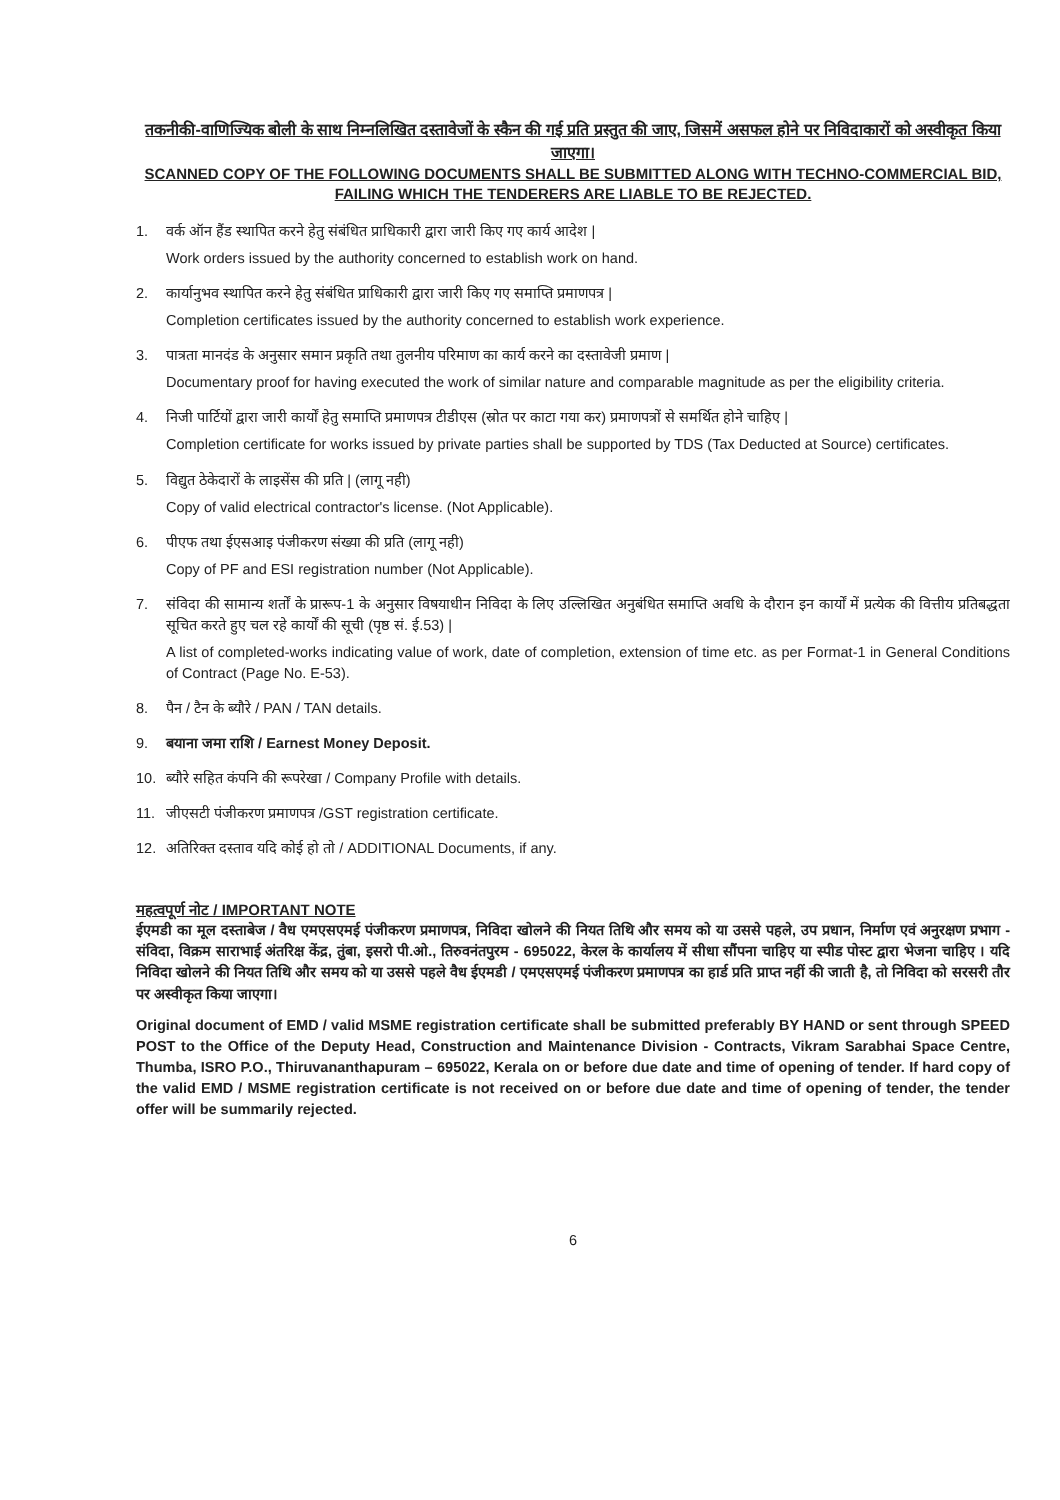तकनीकी-वाणिज्यिक बोली के साथ निम्नलिखित दस्तावेजों के स्कैन की गई प्रति प्रस्तुत की जाए, जिसमें असफल होने पर निविदाकारों को अस्वीकृत किया जाएगा।
SCANNED COPY OF THE FOLLOWING DOCUMENTS SHALL BE SUBMITTED ALONG WITH TECHNO-COMMERCIAL BID, FAILING WHICH THE TENDERERS ARE LIABLE TO BE REJECTED.
1. वर्क ऑन हैंड स्थापित करने हेतु संबंधित प्राधिकारी द्वारा जारी किए गए कार्य आदेश |
Work orders issued by the authority concerned to establish work on hand.
2. कार्यानुभव स्थापित करने हेतु संबंधित प्राधिकारी द्वारा जारी किए गए समाप्ति प्रमाणपत्र |
Completion certificates issued by the authority concerned to establish work experience.
3. पात्रता मानदंड के अनुसार समान प्रकृति तथा तुलनीय परिमाण का कार्य करने का दस्तावेजी प्रमाण |
Documentary proof for having executed the work of similar nature and comparable magnitude as per the eligibility criteria.
4. निजी पार्टियों द्वारा जारी कार्यों हेतु समाप्ति प्रमाणपत्र टीडीएस (स्रोत पर काटा गया कर) प्रमाणपत्रों से समर्थित होने चाहिए |
Completion certificate for works issued by private parties shall be supported by TDS (Tax Deducted at Source) certificates.
5. विद्युत ठेकेदारों के लाइसेंस की प्रति | (लागू नही)
Copy of valid electrical contractor's license. (Not Applicable).
6. पीएफ तथा ईएसआइ पंजीकरण संख्या की प्रति (लागू नही)
Copy of PF and ESI registration number (Not Applicable).
7. संविदा की सामान्य शर्तों के प्रारूप-1 के अनुसार विषयाधीन निविदा के लिए उल्लिखित अनुबंधित समाप्ति अवधि के दौरान इन कार्यों में प्रत्येक की वित्तीय प्रतिबद्धता सूचित करते हुए चल रहे कार्यों की सूची (पृष्ठ सं. ई.53) |
A list of completed-works indicating value of work, date of completion, extension of time etc. as per Format-1 in General Conditions of Contract (Page No. E-53).
8. पैन / टैन के ब्यौरे / PAN / TAN details.
9. बयाना जमा राशि / Earnest Money Deposit.
10. ब्यौरे सहित कंपनि की रूपरेखा / Company Profile with details.
11. जीएसटी पंजीकरण प्रमाणपत्र /GST registration certificate.
12. अतिरिक्त दस्ताव यदि कोई हो तो / ADDITIONAL Documents, if any.
महत्वपूर्ण नोट / IMPORTANT NOTE
ईएमडी का मूल दस्ताबेज / वैध एमएसएमई पंजीकरण प्रमाणपत्र, निविदा खोलने की नियत तिथि और समय को या उससे पहले, उप प्रधान, निर्माण एवं अनुरक्षण प्रभाग - संविदा, विक्रम साराभाई अंतरिक्ष केंद्र, तुंबा, इसरो पी.ओ., तिरुवनंतपुरम - 695022, केरल के कार्यालय में सीधा सौंपना चाहिए या स्पीड पोस्ट द्वारा भेजना चाहिए । यदि निविदा खोलने की नियत तिथि और समय को या उससे पहले वैध ईएमडी / एमएसएमई पंजीकरण प्रमाणपत्र का हार्ड प्रति प्राप्त नहीं की जाती है, तो निविदा को सरसरी तौर पर अस्वीकृत किया जाएगा।
Original document of EMD / valid MSME registration certificate shall be submitted preferably BY HAND or sent through SPEED POST to the Office of the Deputy Head, Construction and Maintenance Division - Contracts, Vikram Sarabhai Space Centre, Thumba, ISRO P.O., Thiruvananthapuram – 695022, Kerala on or before due date and time of opening of tender. If hard copy of the valid EMD / MSME registration certificate is not received on or before due date and time of opening of tender, the tender offer will be summarily rejected.
6